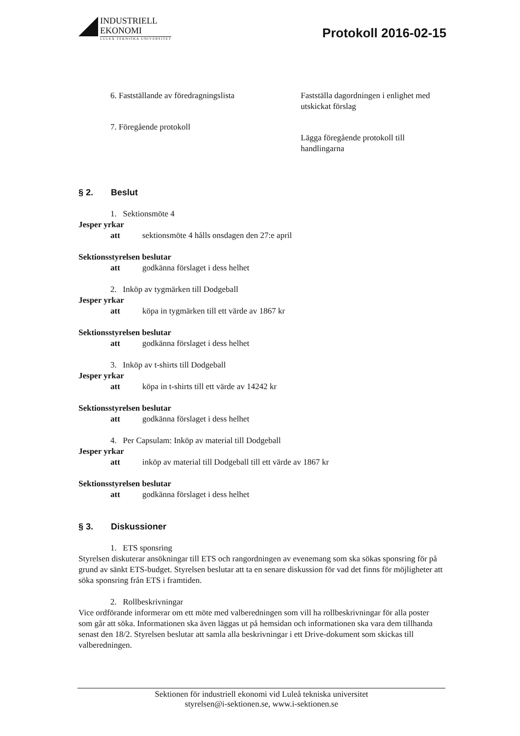INDUSTRIELL
EKONOMI
LULEÅ TEKNISKA UNIVERSITET
Protokoll 2016-02-15
6. Fastställande av föredragningslista Fastställa dagordningen i enlighet med utskickat förslag
7. Föregående protokoll
Lägga föregående protokoll till handlingarna
§ 2. Beslut
1. Sektionsmöte 4
Jesper yrkar
att sektionsmöte 4 hålls onsdagen den 27:e april
Sektionsstyrelsen beslutar
att godkänna förslaget i dess helhet
2. Inköp av tygmärken till Dodgeball
Jesper yrkar
att köpa in tygmärken till ett värde av 1867 kr
Sektionsstyrelsen beslutar
att godkänna förslaget i dess helhet
3. Inköp av t-shirts till Dodgeball
Jesper yrkar
att köpa in t-shirts till ett värde av 14242 kr
Sektionsstyrelsen beslutar
att godkänna förslaget i dess helhet
4. Per Capsulam: Inköp av material till Dodgeball
Jesper yrkar
att inköp av material till Dodgeball till ett värde av 1867 kr
Sektionsstyrelsen beslutar
att godkänna förslaget i dess helhet
§ 3. Diskussioner
1. ETS sponsring
Styrelsen diskuterar ansökningar till ETS och rangordningen av evenemang som ska sökas sponsring för på grund av sänkt ETS-budget. Styrelsen beslutar att ta en senare diskussion för vad det finns för möjligheter att söka sponsring från ETS i framtiden.
2. Rollbeskrivningar
Vice ordförande informerar om ett möte med valberedningen som vill ha rollbeskrivningar för alla poster som går att söka. Informationen ska även läggas ut på hemsidan och informationen ska vara dem tillhanda senast den 18/2. Styrelsen beslutar att samla alla beskrivningar i ett Drive-dokument som skickas till valberedningen.
Sektionen för industriell ekonomi vid Luleå tekniska universitet
styrelsen@i-sektionen.se, www.i-sektionen.se